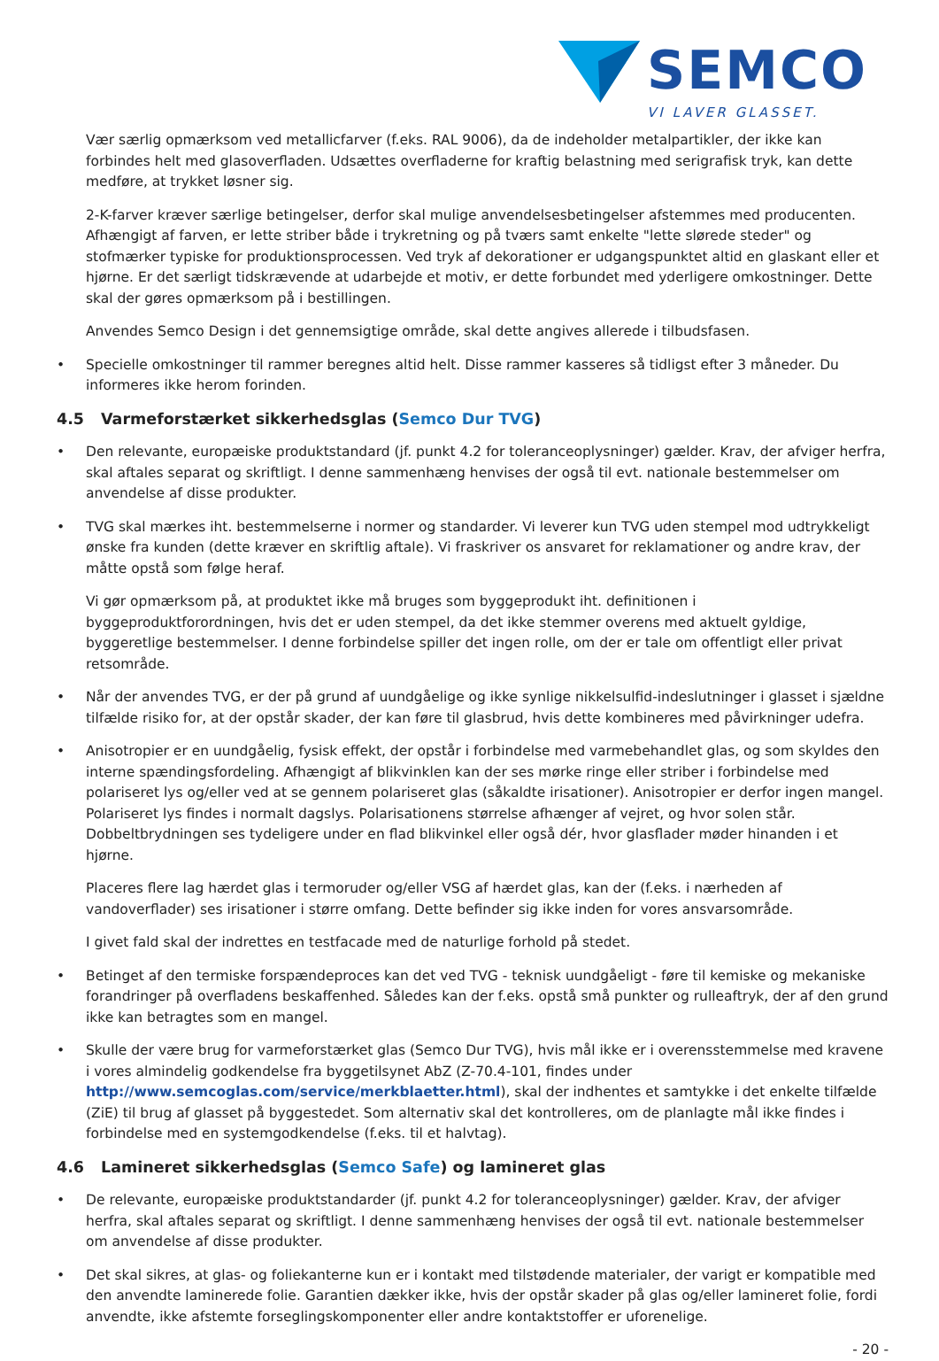SEMCO
VI LAVER GLASSET.
Vær særlig opmærksom ved metallicfarver (f.eks. RAL 9006), da de indeholder metalpartikler, der ikke kan forbindes helt med glasoverfladen. Udsættes overfladerne for kraftig belastning med serigrafisk tryk, kan dette medføre, at trykket løsner sig.
2-K-farver kræver særlige betingelser, derfor skal mulige anvendelsesbetingelser afstemmes med producenten. Afhængigt af farven, er lette striber både i trykretning og på tværs samt enkelte "lette slørede steder" og stofmærker typiske for produktionsprocessen. Ved tryk af dekorationer er udgangspunktet altid en glaskant eller et hjørne. Er det særligt tidskrævende at udarbejde et motiv, er dette forbundet med yderligere omkostninger. Dette skal der gøres opmærksom på i bestillingen.
Anvendes Semco Design i det gennemsigtige område, skal dette angives allerede i tilbudsfasen.
• Specielle omkostninger til rammer beregnes altid helt. Disse rammer kasseres så tidligst efter 3 måneder. Du informeres ikke herom forinden.
4.5 Varmeforstærket sikkerhedsglas (Semco Dur TVG)
• Den relevante, europæiske produktstandard (jf. punkt 4.2 for toleranceoplysninger) gælder. Krav, der afviger herfra, skal aftales separat og skriftligt. I denne sammenhæng henvises der også til evt. nationale bestemmelser om anvendelse af disse produkter.
• TVG skal mærkes iht. bestemmelserne i normer og standarder. Vi leverer kun TVG uden stempel mod udtrykkeligt ønske fra kunden (dette kræver en skriftlig aftale). Vi fraskriver os ansvaret for reklamationer og andre krav, der måtte opstå som følge heraf.
Vi gør opmærksom på, at produktet ikke må bruges som byggeprodukt iht. definitionen i byggeproduktforordningen, hvis det er uden stempel, da det ikke stemmer overens med aktuelt gyldige, byggeretlige bestemmelser. I denne forbindelse spiller det ingen rolle, om der er tale om offentligt eller privat retsområde.
• Når der anvendes TVG, er der på grund af uundgåelige og ikke synlige nikkelsulfid-indeslutninger i glasset i sjældne tilfælde risiko for, at der opstår skader, der kan føre til glasbrud, hvis dette kombineres med påvirkninger udefra.
• Anisotropier er en uundgåelig, fysisk effekt, der opstår i forbindelse med varmebehandlet glas, og som skyldes den interne spændingsfordeling. Afhængigt af blikvinklen kan der ses mørke ringe eller striber i forbindelse med polariseret lys og/eller ved at se gennem polariseret glas (såkaldte irisationer). Anisotropier er derfor ingen mangel. Polariseret lys findes i normalt dagslys. Polarisationens størrelse afhænger af vejret, og hvor solen står. Dobbeltbrydningen ses tydeligere under en flad blikvinkel eller også dér, hvor glasflader møder hinanden i et hjørne.
Placeres flere lag hærdet glas i termoruder og/eller VSG af hærdet glas, kan der (f.eks. i nærheden af vandoverflader) ses irisationer i større omfang. Dette befinder sig ikke inden for vores ansvarsområde.
I givet fald skal der indrettes en testfacade med de naturlige forhold på stedet.
• Betinget af den termiske forspændeproces kan det ved TVG - teknisk uundgåeligt - føre til kemiske og mekaniske forandringer på overfladens beskaffenhed. Således kan der f.eks. opstå små punkter og rulleaftryk, der af den grund ikke kan betragtes som en mangel.
• Skulle der være brug for varmeforstærket glas (Semco Dur TVG), hvis mål ikke er i overensstemmelse med kravene i vores almindelig godkendelse fra byggetilsynet AbZ (Z-70.4-101, findes under http://www.semcoglas.com/service/merkblaetter.html), skal der indhentes et samtykke i det enkelte tilfælde (ZiE) til brug af glasset på byggestedet. Som alternativ skal det kontrolleres, om de planlagte mål ikke findes i forbindelse med en systemgodkendelse (f.eks. til et halvtag).
4.6 Lamineret sikkerhedsglas (Semco Safe) og lamineret glas
• De relevante, europæiske produktstandarder (jf. punkt 4.2 for toleranceoplysninger) gælder. Krav, der afviger herfra, skal aftales separat og skriftligt. I denne sammenhæng henvises der også til evt. nationale bestemmelser om anvendelse af disse produkter.
• Det skal sikres, at glas- og foliekanterne kun er i kontakt med tilstødende materialer, der varigt er kompatible med den anvendte laminerede folie. Garantien dækker ikke, hvis der opstår skader på glas og/eller lamineret folie, fordi anvendte, ikke afstemte forseglingskomponenter eller andre kontaktstoffer er uforenelige.
- 20 -